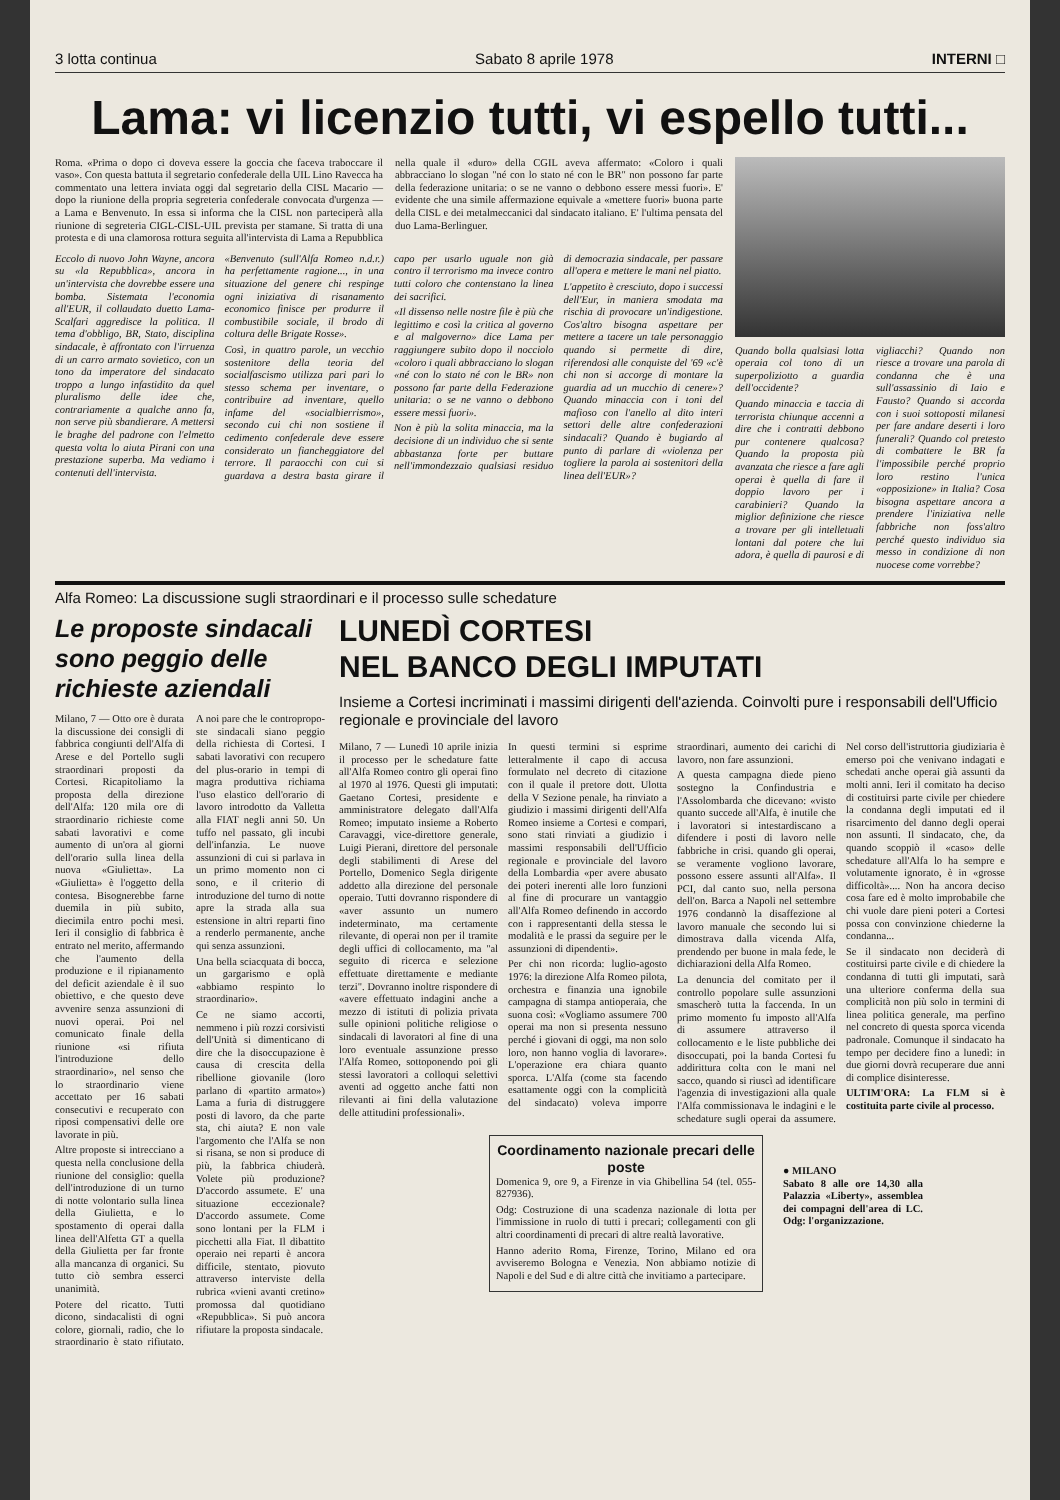3 lotta continua Sabato 8 aprile 1978 INTERNI □
Lama: vi licenzio tutti, vi espello tutti...
Roma. «Prima o dopo ci doveva essere la goccia che faceva traboccare il vaso». Con questa battuta il segretario confederale della UIL Lino Ravecca ha commentato una lettera inviata oggi dal segretario della CISL Macario — dopo la riunione della propria segreteria confederale convocata d'urgenza — a Lama e Benvenuto. In essa si informa che la CISL non parteciperà alla riunione di segreteria CIGL-CISL-UIL prevista per stamane. Si tratta di una protesta e di una clamorosa rottura seguita all'intervista di Lama a Repubblica nella quale il «duro» della CGIL aveva affermato: «Coloro i quali abbracciano lo slogan "né con lo stato né con le BR" non possono far parte della federazione unitaria: o se ne vanno o debbono essere messi fuori». E' evidente che una simile affermazione equivale a «mettere fuori» buona parte della CISL e dei metalmeccanici dal sindacato italiano. E' l'ultima pensata del duo Lama-Berlinguer.
Eccolo di nuovo John Wayne, ancora su «la Repubblica», ancora in un'intervista che dovrebbe essere una bomba. Sistemata l'economia all'EUR, il collaudato duetto Lama-Scalfari aggredisce la politica. Il tema d'obbligo, BR, Stato, disciplina sindacale, è affrontato con l'irruenza di un carro armato sovietico, con un tono da imperatore del sindacato troppo a lungo infastidito da quel pluralismo delle idee che, contrariamente a qualche anno fa, non serve più sbandierare. A mettersi le braghe del padrone con l'elmetto questa volta lo aiuta Pirani con una prestazione superba. Ma vediamo i contenuti dell'intervista.
«Benvenuto (sull'Alfa Romeo n.d.r.) ha perfettamente ragione..., in una situazione del genere chi respinge ogni iniziativa di risanamento economico finisce per produrre il combustibile sociale, il brodo di coltura delle Brigate Rosse».
Così, in quattro parole, un vecchio sostenitore della teoria del socialfascismo utilizza pari pari lo stesso schema per inventare, o contribuire ad inventare, quello infame del «socialbierrismo», secondo cui chi non sostiene il cedimento confederale deve essere considerato un fiancheggiatore del terrore. Il paraocchi con cui si guardava a destra basta girare il capo per usarlo uguale non già contro il terrorismo ma invece contro tutti coloro che contenstano la linea dei sacrifici.
«Il dissenso nelle nostre file è più che legittimo e così la critica al governo e al malgoverno» dice Lama per raggiungere subito dopo il nocciolo «coloro i quali abbracciano lo slogan «né con lo stato né con le BR» non possono far parte della Federazione unitaria: o se ne vanno o debbono essere messi fuori».
Non è più la solita minaccia, ma la decisione di un individuo che si sente abbastanza forte per buttare nell'immondezzaio qualsiasi residuo di democrazia sindacale, per passare all'opera e mettere le mani nel piatto.
L'appetito è cresciuto, dopo i successi dell'Eur, in maniera smodata ma rischia di provocare un'indigestione. Cos'altro bisogna aspettare per mettere a tacere un tale personaggio quando si permette di dire, riferendosi alle conquiste del '69 «c'è chi non si accorge di montare la guardia ad un mucchio di cenere»? Quando minaccia con i toni del mafioso con l'anello al dito interi settori delle altre confederazioni sindacali? Quando è bugiardo al punto di parlare di «violenza per togliere la parola ai sostenitori della linea dell'EUR»?
Quando bolla qualsiasi lotta operaia col tono di un superpoliziotto a guardia dell'occidente?
Quando minaccia e taccia di terrorista chiunque accenni a dire che i contratti debbono pur contenere qualcosa? Quando la proposta più avanzata che riesce a fare agli operai è quella di fare il doppio lavoro per i carabinieri? Quando la miglior definizione che riesce a trovare per gli intelletuali lontani dal potere che lui adora, è quella di paurosi e di vigliacchi? Quando non riesce a trovare una parola di condanna che è una sull'assassinio di Iaio e Fausto? Quando si accorda con i suoi sottoposti milanesi per fare andare deserti i loro funerali? Quando col pretesto di combattere le BR fa l'impossibile perché proprio loro restino l'unica «opposizione» in Italia? Cosa bisogna aspettare ancora a prendere l'iniziativa nelle fabbriche non foss'altro perché questo individuo sia messo in condizione di non nuocese come vorrebbe?
Alfa Romeo: La discussione sugli straordinari e il processo sulle schedature
Le proposte sindacali sono peggio delle richieste aziendali
Milano, 7 — Otto ore è durata la discussione dei consigli di fabbrica congiunti dell'Alfa di Arese e del Portello sugli straordinari proposti da Cortesi. Ricapitoliamo la proposta della direzione dell'Alfa: 120 mila ore di straordinario richieste come sabati lavorativi e come aumento di un'ora al giorni dell'orario sulla linea della nuova «Giulietta». La «Giulietta» è l'oggetto della contesa. Bisognerebbe farne duemila in più subito, diecimila entro pochi mesi. Ieri il consiglio di fabbrica è entrato nel merito, affermando che l'aumento della produzione e il ripianamento del deficit aziendale è il suo obiettivo, e che questo deve avvenire senza assunzioni di nuovi operai. Poi nel comunicato finale della riunione «si rifiuta l'introduzione dello straordinario», nel senso che lo straordinario viene accettato per 16 sabati consecutivi e recuperato con riposi compensativi delle ore lavorate in più.
Altre proposte si intrecciano a questa nella conclusione della riunione del consiglio: quella dell'introduzione di un turno di notte volontario sulla linea della Giulietta, e lo spostamento di operai dalla linea dell'Alfetta GT a quella della Giulietta per far fronte alla mancanza di organici. Su tutto ciò sembra esserci unanimità.
Potere del ricatto. Tutti dicono, sindacalisti di ogni colore, giornali, radio, che lo straordinario è stato rifiutato. A noi pare che le contropropo­ste sindacali siano peggio della richiesta di Cortesi. I sabati lavorativi con recupero del plus-orario in tempi di magra produttiva richiama l'uso elastico dell'orario di lavoro introdotto da Valletta alla FIAT negli anni 50. Un tuffo nel passato, gli incubi dell'infanzia. Le nuove assunzioni di cui si parlava in un primo momento non ci sono, e il criterio di introduzione del turno di notte apre la strada alla sua estensione in altri reparti fino a renderlo permanente, anche qui senza assunzioni.
Una bella sciacquata di bocca, un gargarismo e oplà «abbiamo respinto lo straordinario».
Ce ne siamo accorti, nemmeno i più rozzi corsivisti dell'Unità si dimenticano di dire che la disoccupazione è causa di crescita della ribellione giovanile (loro parlano di «partito armato») Lama a furia di distruggere posti di lavoro, da che parte sta, chi aiuta? E non vale l'argomento che l'Alfa se non si risana, se non si produce di più, la fabbrica chiuderà. Volete più produzione? D'accordo assumete. E' una situazione eccezionale? D'accordo assumete. Come sono lontani per la FLM i picchetti alla Fiat. Il dibattito operaio nei reparti è ancora difficile, stentato, piovuto attraverso interviste della rubrica «vieni avanti cretino» promossa dal quotidiano «Repubblica». Si può ancora rifiutare la proposta sindacale.
LUNEDÌ CORTESI
NEL BANCO DEGLI IMPUTATI
Insieme a Cortesi incriminati i massimi dirigenti dell'azienda. Coinvolti pure i responsabili dell'Ufficio regionale e provinciale del lavoro
Milano, 7 — Lunedì 10 aprile inizia il processo per le schedature fatte all'Alfa Romeo contro gli operai fino al 1970 al 1976. Questi gli imputati: Gaetano Cortesi, presidente e amministratore delegato dall'Alfa Romeo; imputato insieme a Roberto Caravaggi, vice-direttore generale, Luigi Pierani, direttore del personale degli stabilimenti di Arese del Portello, Domenico Segla dirigente addetto alla direzione del personale operaio. Tutti dovranno rispondere di «aver assunto un numero indeterminato, ma certamente rilevante, di operai non per il tramite degli uffici di collocamento, ma "al seguito di ricerca e selezione effettuate direttamente e mediante terzi". Dovranno inoltre rispondere di «avere effettuato indagini anche a mezzo di istituti di polizia privata sulle opinioni politiche religiose o sindacali di lavoratori al fine di una loro eventuale assunzione presso l'Alfa Romeo, sottoponendo poi gli stessi lavoratori a colloqui selettivi aventi ad oggetto anche fatti non rilevanti ai fini della valutazione delle attitudini professionali».
In questi termini si esprime letteralmente il capo di accusa formulato nel decreto di citazione con il quale il pretore dott. Ulotta della V Sezione penale, ha rinviato a giudizio i massimi dirigenti dell'Alfa Romeo insieme a Cortesi e compari, sono stati rinviati a giudizio i massimi responsabili dell'Ufficio regionale e provinciale del lavoro della Lombardia «per avere abusato dei poteri inerenti alle loro funzioni al fine di procurare un vantaggio all'Alfa Romeo definendo in accordo con i rappresentanti della stessa le modalità e le prassi da seguire per le assunzioni di dipendenti».
Per chi non ricorda: luglio-agosto 1976: la direzione Alfa Romeo pilota, orchestra e finanzia una ignobile campagna di stampa antioperaia, che suona così: «Vogliamo assumere 700 operai ma non si presenta nessuno perché i giovani di oggi, ma non solo loro, non hanno voglia di lavorare». L'operazione era chiara quanto sporca. L'Alfa (come sta facendo esattamente oggi con la complicità del sindacato) voleva imporre straordinari, aumento dei carichi di lavoro, non fare assunzioni.
A questa campagna diede pieno sostegno la Confindustria e l'Assolombarda che dicevano: «visto quanto succede all'Alfa, è inutile che i lavoratori si intestardiscano a difendere i posti di lavoro nelle fabbriche in crisi. quando gli operai, se veramente vogliono lavorare, possono essere assunti all'Alfa». Il PCI, dal canto suo, nella persona dell'on. Barca a Napoli nel settembre 1976 condannò la disaffezione al lavoro manuale che secondo lui si dimostrava dalla vicenda Alfa, prendendo per buone in mala fede, le dichiarazioni della Alfa Romeo.
La denuncia del comitato per il controllo popolare sulle assunzioni smascherò tutta la faccenda. In un primo momento fu imposto all'Alfa di assumere attraverso il collocamento e le liste pubbliche dei disoccupati, poi la banda Cortesi fu addirittura colta con le mani nel sacco, quando si riuscì ad identificare l'agenzia di investigazioni alla quale l'Alfa commissionava le indagini e le schedature sugli operai da assumere. Nel corso dell'istruttoria giudiziaria è emerso poi che venivano indagati e schedati anche operai già assunti da molti anni. Ieri il comitato ha deciso di costituirsi parte civile per chiedere la condanna degli imputati ed il risarcimento del danno degli operai non assunti. Il sindacato, che, da quando scoppiò il «caso» delle schedature all'Alfa lo ha sempre e volutamente ignorato, è in «grosse difficoltà».... Non ha ancora deciso cosa fare ed è molto improbabile che chi vuole dare pieni poteri a Cortesi possa con convinzione chiederne la condanna...
Se il sindacato non deciderà di costituirsi parte civile e di chiedere la condanna di tutti gli imputati, sarà una ulteriore conferma della sua complicità non più solo in termini di linea politica generale, ma perfino nel concreto di questa sporca vicenda padronale. Comunque il sindacato ha tempo per decidere fino a lunedì: in due giorni dovrà recuperare due anni di complice disinteresse.
ULTIM'ORA: La FLM si è costituita parte civile al processo.
Coordinamento nazionale precari delle poste
Domenica 9, ore 9, a Firenze in via Ghibellina 54 (tel. 055-827936).
Odg: Costruzione di una scadenza nazionale di lotta per l'immissione in ruolo di tutti i precari; collegamenti con gli altri coordinamenti di precari di altre realtà lavorative.
Hanno aderito Roma, Firenze, Torino, Milano ed ora avviseremo Bologna e Venezia. Non abbiamo notizie di Napoli e del Sud e di altre città che invitiamo a partecipare.
● MILANO
Sabato 8 alle ore 14,30 alla Palazzia «Liberty», assemblea dei compagni dell'area di LC. Odg: l'organizzazione.